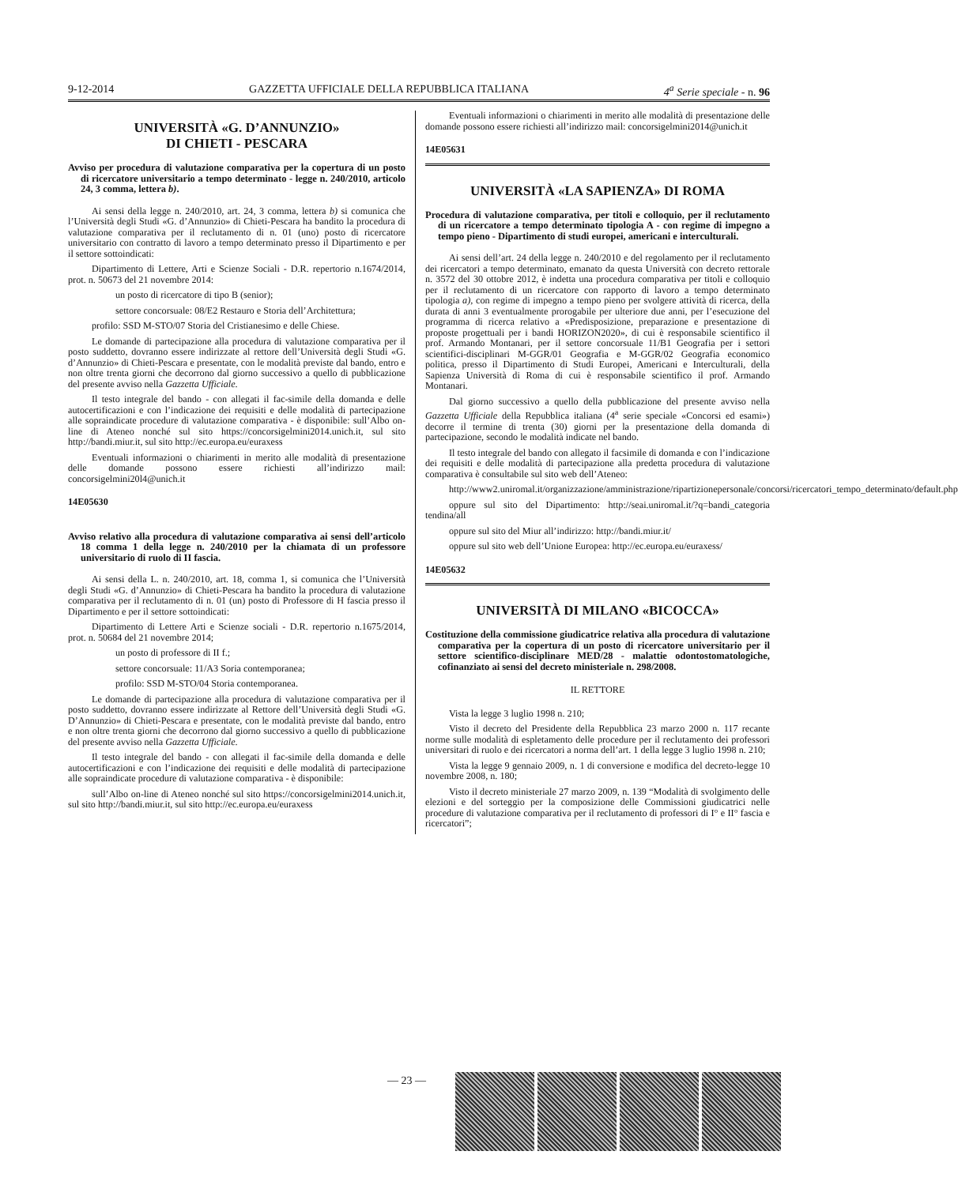9-12-2014 GAZZETTA UFFICIALE DELLA REPUBBLICA ITALIANA 4<sup>a</sup> Serie speciale - n. 96
UNIVERSITÀ «G. D’ANNUNZIO»
DI CHIETI - PESCARA
Avviso per procedura di valutazione comparativa per la copertura di un posto di ricercatore universitario a tempo determinato - legge n. 240/2010, articolo 24, 3 comma, lettera b).
Ai sensi della legge n. 240/2010, art. 24, 3 comma, lettera b) si comunica che l’Università degli Studi «G. d’Annunzio» di Chieti-Pescara ha bandito la procedura di valutazione comparativa per il reclutamento di n. 01 (uno) posto di ricercatore universitario con contratto di lavoro a tempo determinato presso il Dipartimento e per il settore sottoindicati:
Dipartimento di Lettere, Arti e Scienze Sociali - D.R. repertorio n.1674/2014, prot. n. 50673 del 21 novembre 2014:
un posto di ricercatore di tipo B (senior);
settore concorsuale: 08/E2 Restauro e Storia dell’Architettura;
profilo: SSD M-STO/07 Storia del Cristianesimo e delle Chiese.
Le domande di partecipazione alla procedura di valutazione comparativa per il posto suddetto, dovranno essere indirizzate al rettore dell’Università degli Studi «G. d’Annunzio» di Chieti-Pescara e presentate, con le modalità previste dal bando, entro e non oltre trenta giorni che decorrono dal giorno successivo a quello di pubblicazione del presente avviso nella Gazzetta Ufficiale.
Il testo integrale del bando - con allegati il fac-simile della domanda e delle autocertificazioni e con l’indicazione dei requisiti e delle modalità di partecipazione alle sopraindicate procedure di valutazione comparativa - è disponibile: sull’Albo on-line di Ateneo nonché sul sito https://concorsigelmini2014.unich.it, sul sito http://bandi.miur.it, sul sito http://ec.europa.eu/euraxess
Eventuali informazioni o chiarimenti in merito alle modalità di presentazione delle domande possono essere richiesti all’indirizzo mail: concorsigelmini20l4@unich.it
14E05630
Avviso relativo alla procedura di valutazione comparativa ai sensi dell’articolo 18 comma 1 della legge n. 240/2010 per la chiamata di un professore universitario di ruolo di II fascia.
Ai sensi della L. n. 240/2010, art. 18, comma 1, si comunica che l’Università degli Studi «G. d’Annunzio» di Chieti-Pescara ha bandito la procedura di valutazione comparativa per il reclutamento di n. 01 (un) posto di Professore di H fascia presso il Dipartimento e per il settore sottoindicati:
Dipartimento di Lettere Arti e Scienze sociali - D.R. repertorio n.1675/2014, prot. n. 50684 del 21 novembre 2014;
un posto di professore di II f.;
settore concorsuale: 11/A3 Soria contemporanea;
profilo: SSD M-STO/04 Storia contemporanea.
Le domande di partecipazione alla procedura di valutazione comparativa per il posto suddetto, dovranno essere indirizzate al Rettore dell’Università degli Studi «G. D’Annunzio» di Chieti-Pescara e presentate, con le modalità previste dal bando, entro e non oltre trenta giorni che decorrono dal giorno successivo a quello di pubblicazione del presente avviso nella Gazzetta Ufficiale.
Il testo integrale del bando - con allegati il fac-simile della domanda e delle autocertificazioni e con l’indicazione dei requisiti e delle modalità di partecipazione alle sopraindicate procedure di valutazione comparativa - è disponibile:
sull’Albo on-line di Ateneo nonché sul sito https://concorsigelmini2014.unich.it, sul sito http://bandi.miur.it, sul sito http://ec.europa.eu/euraxess
Eventuali informazioni o chiarimenti in merito alle modalità di presentazione delle domande possono essere richiesti all’indirizzo mail: concorsigelmini2014@unich.it
14E05631
UNIVERSITÀ «LA SAPIENZA» DI ROMA
Procedura di valutazione comparativa, per titoli e colloquio, per il reclutamento di un ricercatore a tempo determinato tipologia A - con regime di impegno a tempo pieno - Dipartimento di studi europei, americani e interculturali.
Ai sensi dell’art. 24 della legge n. 240/2010 e del regolamento per il reclutamento dei ricercatori a tempo determinato, emanato da questa Università con decreto rettorale n. 3572 del 30 ottobre 2012, è indetta una procedura comparativa per titoli e colloquio per il reclutamento di un ricercatore con rapporto di lavoro a tempo determinato tipologia a), con regime di impegno a tempo pieno per svolgere attività di ricerca, della durata di anni 3 eventualmente prorogabile per ulteriore due anni, per l’esecuzione del programma di ricerca relativo a «Predisposizione, preparazione e presentazione di proposte progettuali per i bandi HORIZON2020», di cui è responsabile scientifico il prof. Armando Montanari, per il settore concorsuale 11/B1 Geografia per i settori scientifici-disciplinari M-GGR/01 Geografia e M-GGR/02 Geografia economico politica, presso il Dipartimento di Studi Europei, Americani e Interculturali, della Sapienza Università di Roma di cui è responsabile scientifico il prof. Armando Montanari.
Dal giorno successivo a quello della pubblicazione del presente avviso nella Gazzetta Ufficiale della Repubblica italiana (4<sup>a</sup> serie speciale «Concorsi ed esami») decorre il termine di trenta (30) giorni per la presentazione della domanda di partecipazione, secondo le modalità indicate nel bando.
Il testo integrale del bando con allegato il facsimile di domanda e con l’indicazione dei requisiti e delle modalità di partecipazione alla predetta procedura di valutazione comparativa è consultabile sul sito web dell’Ateneo:
http://www2.uniromal.it/organizzazione/amministrazione/ripartizionepersonale/concorsi/ricercatori_tempo_determinato/default.php
oppure sul sito del Dipartimento: http://seai.uniromal.it/?q=bandi_categoria tendina/all
oppure sul sito del Miur all’indirizzo: http://bandi.miur.it/
oppure sul sito web dell’Unione Europea: http://ec.europa.eu/euraxess/
14E05632
UNIVERSITÀ DI MILANO «BICOCCA»
Costituzione della commissione giudicatrice relativa alla procedura di valutazione comparativa per la copertura di un posto di ricercatore universitario per il settore scientifico-disciplinare MED/28 - malattie odontostomatologiche, cofinanziato ai sensi del decreto ministeriale n. 298/2008.
IL RETTORE
Vista la legge 3 luglio 1998 n. 210;
Visto il decreto del Presidente della Repubblica 23 marzo 2000 n. 117 recante norme sulle modalità di espletamento delle procedure per il reclutamento dei professori universitari di ruolo e dei ricercatori a norma dell’art. 1 della legge 3 luglio 1998 n. 210;
Vista la legge 9 gennaio 2009, n. 1 di conversione e modifica del decreto-legge 10 novembre 2008, n. 180;
Visto il decreto ministeriale 27 marzo 2009, n. 139 “Modalità di svolgimento delle elezioni e del sorteggio per la composizione delle Commissioni giudicatrici nelle procedure di valutazione comparativa per il reclutamento di professori di I° e II° fascia e ricercatori”;
— 23 —